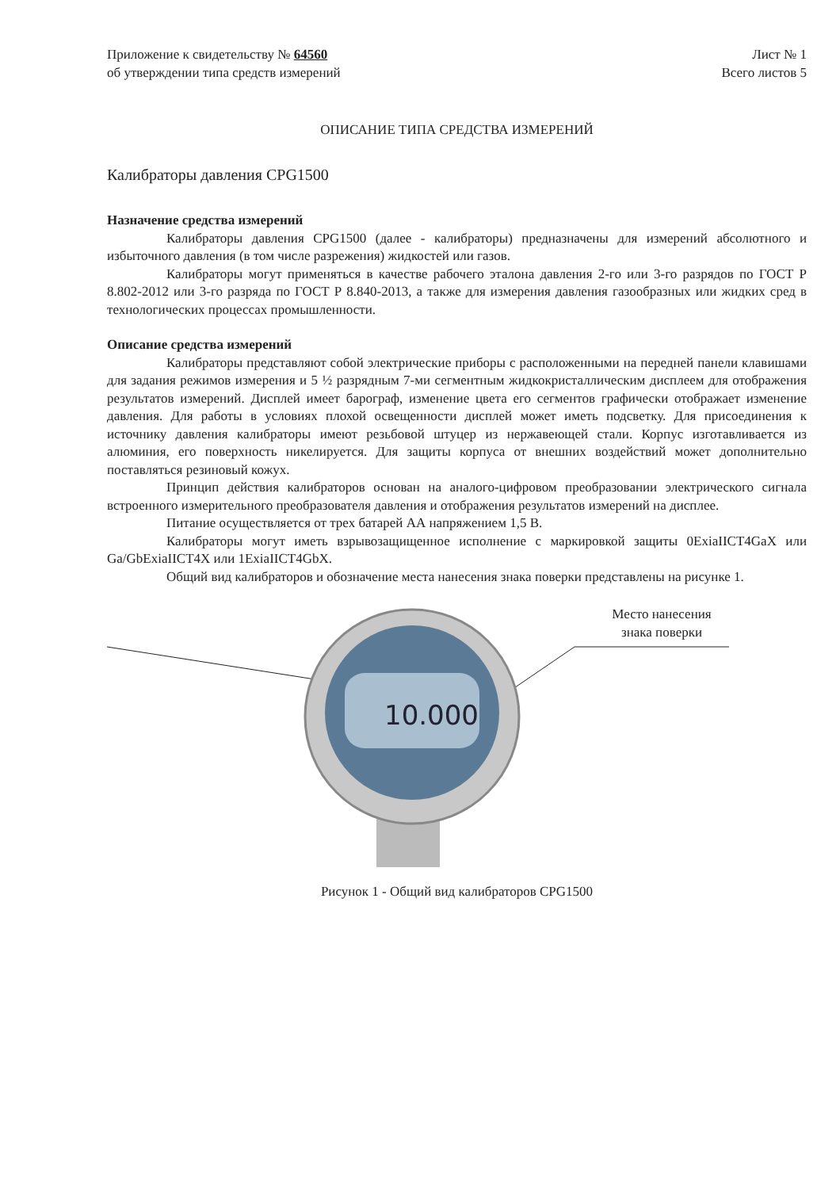Приложение к свидетельству № 64560
об утверждении типа средств измерений
Лист № 1
Всего листов 5
ОПИСАНИЕ ТИПА СРЕДСТВА ИЗМЕРЕНИЙ
Калибраторы давления CPG1500
Назначение средства измерений
Калибраторы давления CPG1500 (далее - калибраторы) предназначены для измерений абсолютного и избыточного давления (в том числе разрежения) жидкостей или газов.
Калибраторы могут применяться в качестве рабочего эталона давления 2-го или 3-го разрядов по ГОСТ Р 8.802-2012 или 3-го разряда по ГОСТ Р 8.840-2013, а также для измерения давления газообразных или жидких сред в технологических процессах промышленности.
Описание средства измерений
Калибраторы представляют собой электрические приборы с расположенными на передней панели клавишами для задания режимов измерения и 5 ½ разрядным 7-ми сегментным жидкокристаллическим дисплеем для отображения результатов измерений. Дисплей имеет барограф, изменение цвета его сегментов графически отображает изменение давления. Для работы в условиях плохой освещенности дисплей может иметь подсветку. Для присоединения к источнику давления калибраторы имеют резьбовой штуцер из нержавеющей стали. Корпус изготавливается из алюминия, его поверхность никелируется. Для защиты корпуса от внешних воздействий может дополнительно поставляться резиновый кожух.
Принцип действия калибраторов основан на аналого-цифровом преобразовании электрического сигнала встроенного измерительного преобразователя давления и отображения результатов измерений на дисплее.
Питание осуществляется от трех батарей АА напряжением 1,5 В.
Калибраторы могут иметь взрывозащищенное исполнение с маркировкой защиты 0ExiaIICT4GaX или Ga/GbExiaIICT4X или 1ExiaIICT4GbX.
Общий вид калибраторов и обозначение места нанесения знака поверки представлены на рисунке 1.
Место нанесения
знака поверки
10.000
Рисунок 1 - Общий вид калибраторов CPG1500